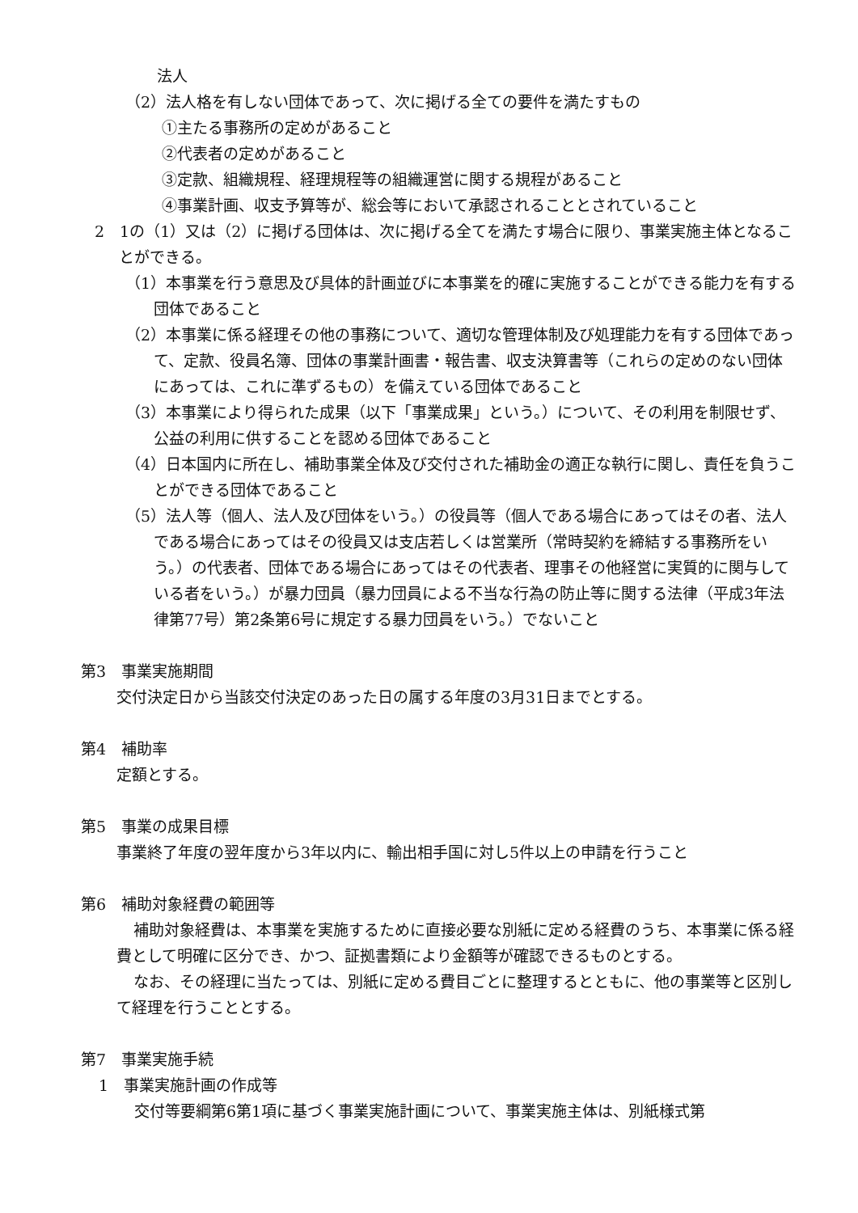法人
（2）法人格を有しない団体であって、次に掲げる全ての要件を満たすもの
①主たる事務所の定めがあること
②代表者の定めがあること
③定款、組織規程、経理規程等の組織運営に関する規程があること
④事業計画、収支予算等が、総会等において承認されることとされていること
2　1の（1）又は（2）に掲げる団体は、次に掲げる全てを満たす場合に限り、事業実施主体となることができる。
（1）本事業を行う意思及び具体的計画並びに本事業を的確に実施することができる能力を有する団体であること
（2）本事業に係る経理その他の事務について、適切な管理体制及び処理能力を有する団体であって、定款、役員名簿、団体の事業計画書・報告書、収支決算書等（これらの定めのない団体にあっては、これに準ずるもの）を備えている団体であること
（3）本事業により得られた成果（以下「事業成果」という。）について、その利用を制限せず、公益の利用に供することを認める団体であること
（4）日本国内に所在し、補助事業全体及び交付された補助金の適正な執行に関し、責任を負うことができる団体であること
（5）法人等（個人、法人及び団体をいう。）の役員等（個人である場合にあってはその者、法人である場合にあってはその役員又は支店若しくは営業所（常時契約を締結する事務所をいう。）の代表者、団体である場合にあってはその代表者、理事その他経営に実質的に関与している者をいう。）が暴力団員（暴力団員による不当な行為の防止等に関する法律（平成3年法律第77号）第2条第6号に規定する暴力団員をいう。）でないこと
第3　事業実施期間
交付決定日から当該交付決定のあった日の属する年度の3月31日までとする。
第4　補助率
定額とする。
第5　事業の成果目標
事業終了年度の翌年度から3年以内に、輸出相手国に対し5件以上の申請を行うこと
第6　補助対象経費の範囲等
補助対象経費は、本事業を実施するために直接必要な別紙に定める経費のうち、本事業に係る経費として明確に区分でき、かつ、証拠書類により金額等が確認できるものとする。
なお、その経理に当たっては、別紙に定める費目ごとに整理するとともに、他の事業等と区別して経理を行うこととする。
第7　事業実施手続
1　事業実施計画の作成等
交付等要綱第6第1項に基づく事業実施計画について、事業実施主体は、別紙様式第